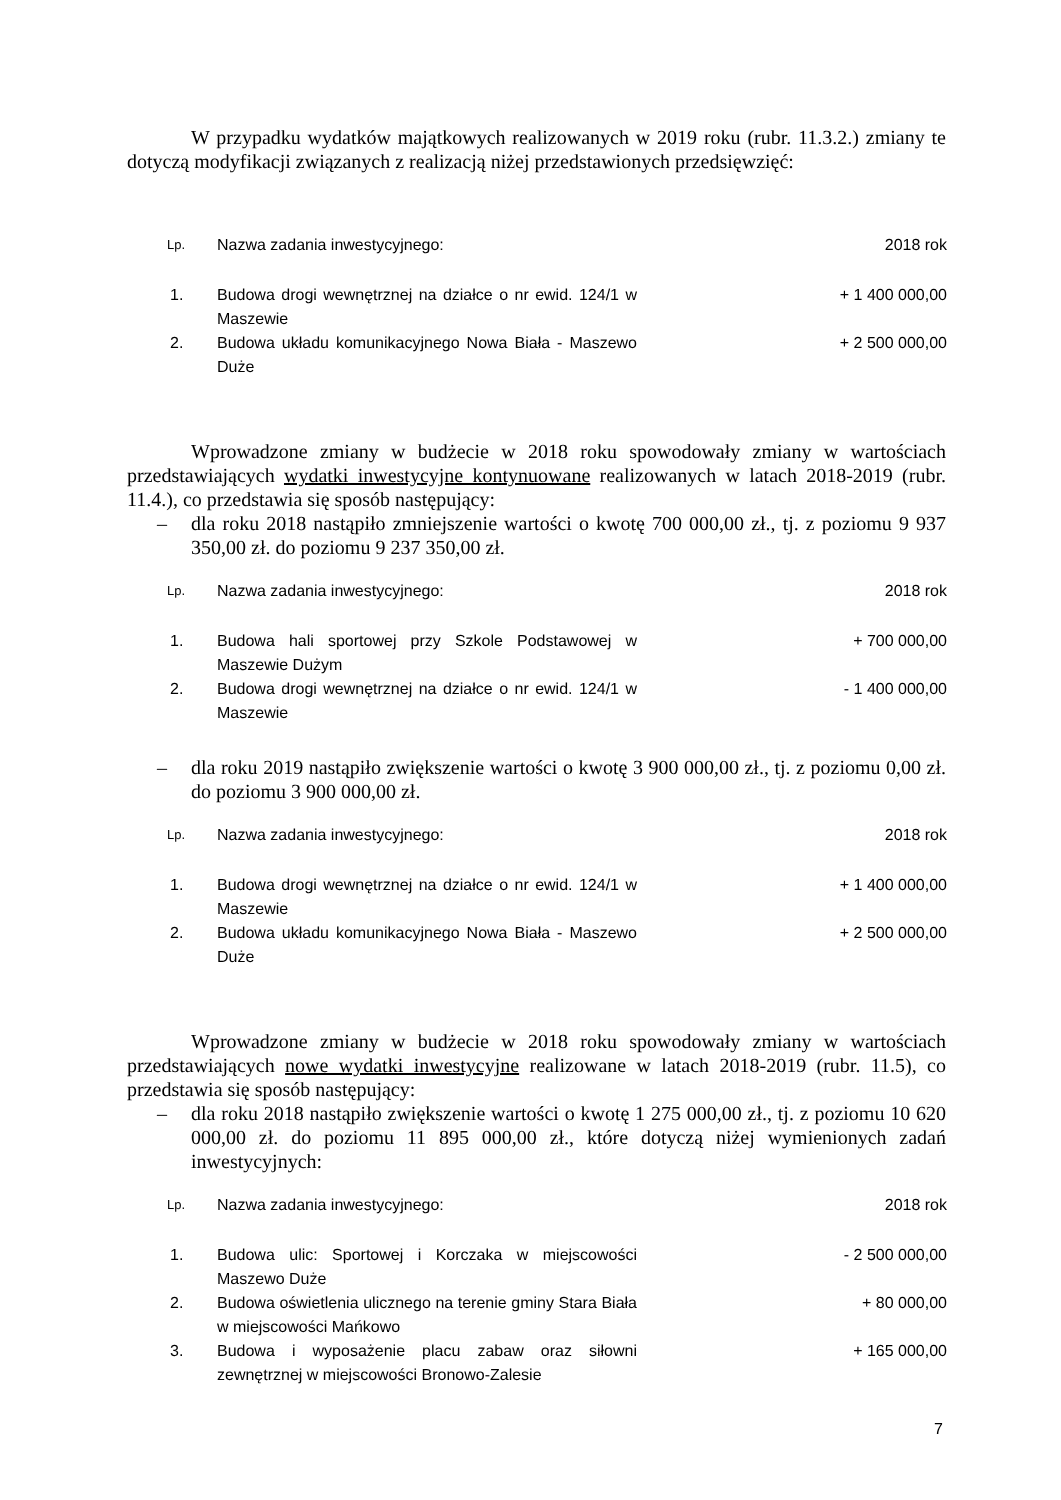W przypadku wydatków majątkowych realizowanych w 2019 roku (rubr. 11.3.2.) zmiany te dotyczą modyfikacji związanych z realizacją niżej przedstawionych przedsięwzięć:
| Lp. | Nazwa zadania inwestycyjnego: | 2018 rok |
| --- | --- | --- |
| 1. | Budowa drogi wewnętrznej na działce o nr ewid. 124/1 w Maszewie | + 1 400 000,00 |
| 2. | Budowa układu komunikacyjnego Nowa Biała - Maszewo Duże | + 2 500 000,00 |
Wprowadzone zmiany w budżecie w 2018 roku spowodowały zmiany w wartościach przedstawiających wydatki inwestycyjne kontynuowane realizowanych w latach 2018-2019 (rubr. 11.4.), co przedstawia się sposób następujący:
– dla roku 2018 nastąpiło zmniejszenie wartości o kwotę 700 000,00 zł., tj. z poziomu 9 937 350,00 zł. do poziomu 9 237 350,00 zł.
| Lp. | Nazwa zadania inwestycyjnego: | 2018 rok |
| --- | --- | --- |
| 1. | Budowa hali sportowej przy Szkole Podstawowej w Maszewie Dużym | + 700 000,00 |
| 2. | Budowa drogi wewnętrznej na działce o nr ewid. 124/1 w Maszewie | - 1 400 000,00 |
– dla roku 2019 nastąpiło zwiększenie wartości o kwotę 3 900 000,00 zł., tj. z poziomu 0,00 zł. do poziomu 3 900 000,00 zł.
| Lp. | Nazwa zadania inwestycyjnego: | 2018 rok |
| --- | --- | --- |
| 1. | Budowa drogi wewnętrznej na działce o nr ewid. 124/1 w Maszewie | + 1 400 000,00 |
| 2. | Budowa układu komunikacyjnego Nowa Biała - Maszewo Duże | + 2 500 000,00 |
Wprowadzone zmiany w budżecie w 2018 roku spowodowały zmiany w wartościach przedstawiających nowe wydatki inwestycyjne realizowane w latach 2018-2019 (rubr. 11.5), co przedstawia się sposób następujący:
– dla roku 2018 nastąpiło zwiększenie wartości o kwotę 1 275 000,00 zł., tj. z poziomu 10 620 000,00 zł. do poziomu 11 895 000,00 zł., które dotyczą niżej wymienionych zadań inwestycyjnych:
| Lp. | Nazwa zadania inwestycyjnego: | 2018 rok |
| --- | --- | --- |
| 1. | Budowa ulic: Sportowej i Korczaka w miejscowości Maszewo Duże | - 2 500 000,00 |
| 2. | Budowa oświetlenia ulicznego na terenie gminy Stara Biała w miejscowości Mańkowo | + 80 000,00 |
| 3. | Budowa i wyposażenie placu zabaw oraz siłowni zewnętrznej w miejscowości Bronowo-Zalesie | + 165 000,00 |
7